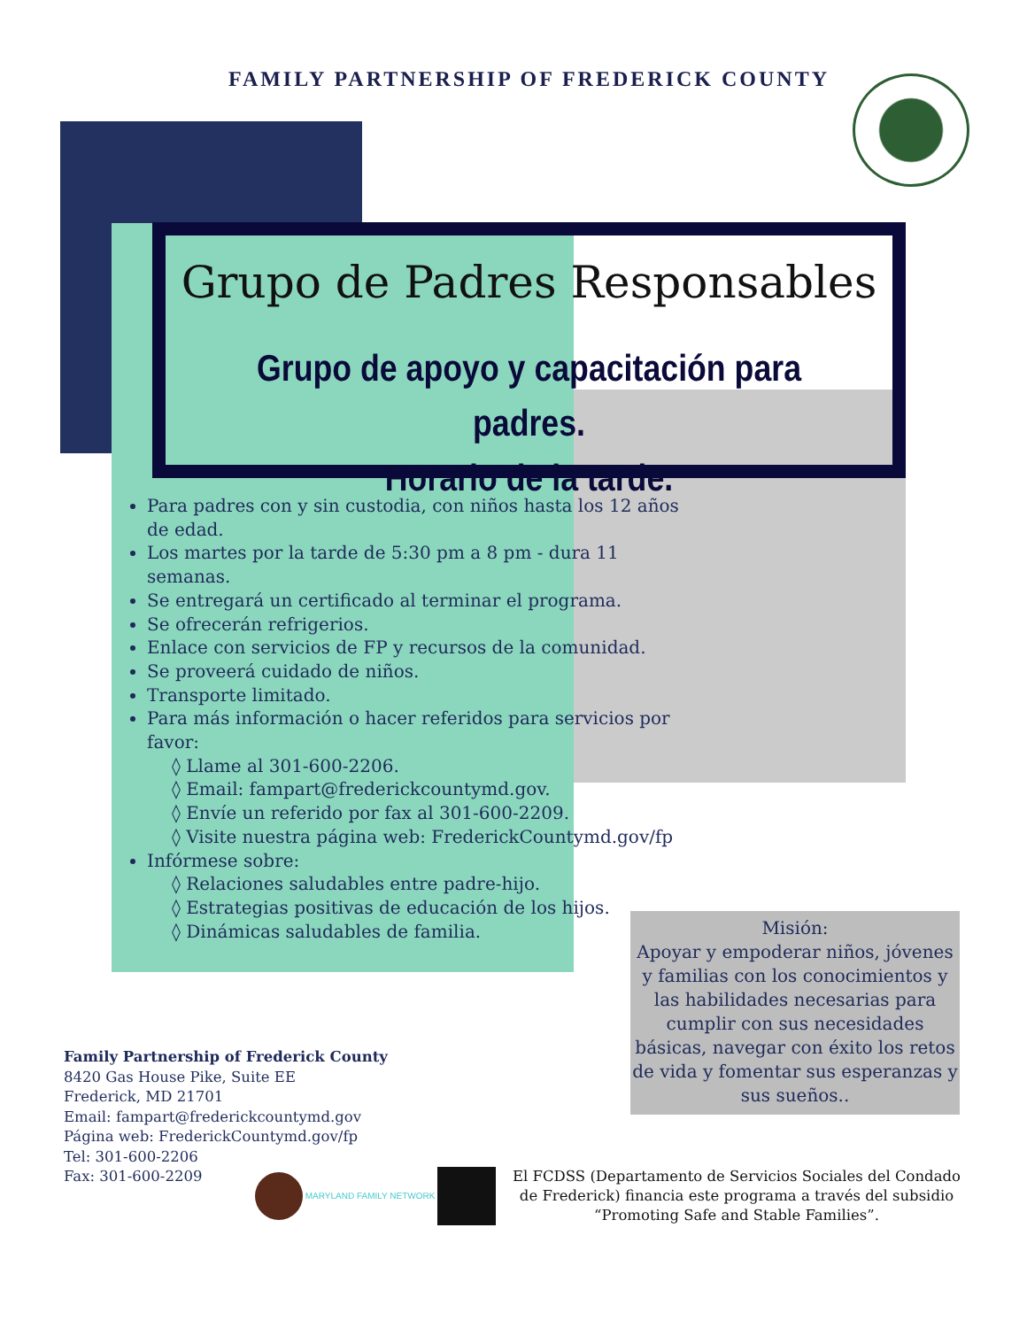FAMILY PARTNERSHIP OF FREDERICK COUNTY
Grupo de Padres Responsables
Grupo de apoyo y capacitación para padres.
Horario de la tarde.
Para padres con y sin custodia, con niños hasta los 12 años de edad.
Los martes por la tarde de 5:30 pm a 8 pm - dura 11 semanas.
Se entregará un certificado al terminar el programa.
Se ofrecerán refrigerios.
Enlace con servicios de FP y recursos de la comunidad.
Se proveerá cuidado de niños.
Transporte limitado.
Para más información o hacer referidos para servicios por favor:
◊ Llame al 301-600-2206.
◊ Email: fampart@frederickcountymd.gov.
◊ Envíe un referido por fax al 301-600-2209.
◊ Visite nuestra página web: FrederickCountymd.gov/fp
Infórmese sobre:
◊ Relaciones saludables entre padre-hijo.
◊ Estrategias positivas de educación de los hijos.
◊ Dinámicas saludables de familia.
Misión:
Apoyar y empoderar niños, jóvenes y familias con los conocimientos y las habilidades necesarias para cumplir con sus necesidades básicas, navegar con éxito los retos de vida y fomentar sus esperanzas y sus sueños..
Family Partnership of Frederick County
8420 Gas House Pike, Suite EE
Frederick, MD 21701
Email: fampart@frederickcountymd.gov
Página web: FrederickCountymd.gov/fp
Tel: 301-600-2206
Fax: 301-600-2209
MARYLAND FAMILY NETWORK
El FCDSS (Departamento de Servicios Sociales del Condado de Frederick) financia este programa a través del subsidio “Promoting Safe and Stable Families”.